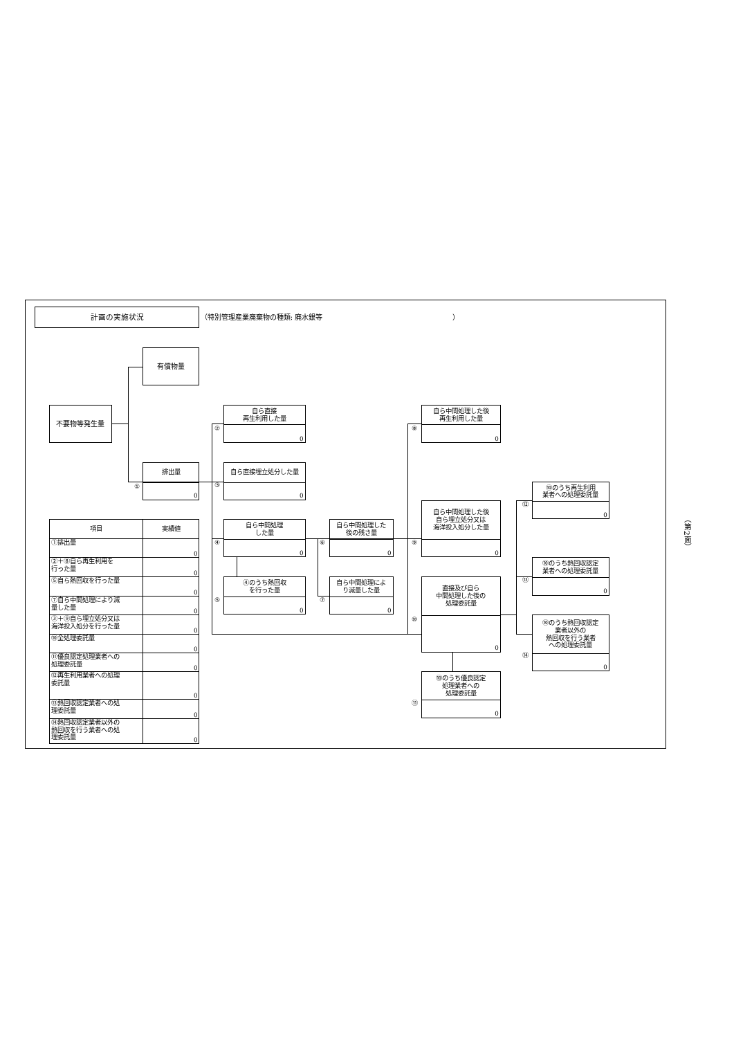計画の実施状況
（特別管理産業廃棄物の種類: 廃水銀等 ）
有償物量
不要物等発生量
自ら直接
再生利用した量
0
②
自ら中間処理した後
再生利用した量
0
⑧
排出量
0
①
自ら直接埋立処分した量
0
③
⑩のうち再生利用
業者への処理委託量
0
⑫
自ら中間処理した後
自ら埋立処分又は
海洋投入処分した量
0
⑨
自ら中間処理
した量
0
④
自ら中間処理した
後の残さ量
0
⑥
⑩のうち熱回収認定
業者への処理委託量
0
⑬
④のうち熱回収
を行った量
0
⑤
自ら中間処理によ
り減量した量
0
⑦
直接及び自ら
中間処理した後の
処理委託量
0
⑩
⑩のうち熱回収認定
業者以外の
熱回収を行う業者
への処理委託量
0
⑭
⑩のうち優良認定
処理業者への
処理委託量
0
⑪
| 項目 | 実績値 |
| --- | --- |
| ①排出量 | 0 |
| ②＋⑧自ら再生利用を 行った量 | 0 |
| ⑤自ら熱回収を行った量 | 0 |
| ⑦自ら中間処理により減 量した量 | 0 |
| ③＋⑨自ら埋立処分又は 海洋投入処分を行った量 | 0 |
| ⑩全処理委託量 | 0 |
| ⑪優良認定処理業者への 処理委託量 | 0 |
| ⑫再生利用業者への処理 委託量 | 0 |
| ⑬熱回収認定業者への処 理委託量 | 0 |
| ⑭熱回収認定業者以外の 熱回収を行う業者への処 理委託量 | 0 |
（第2面）